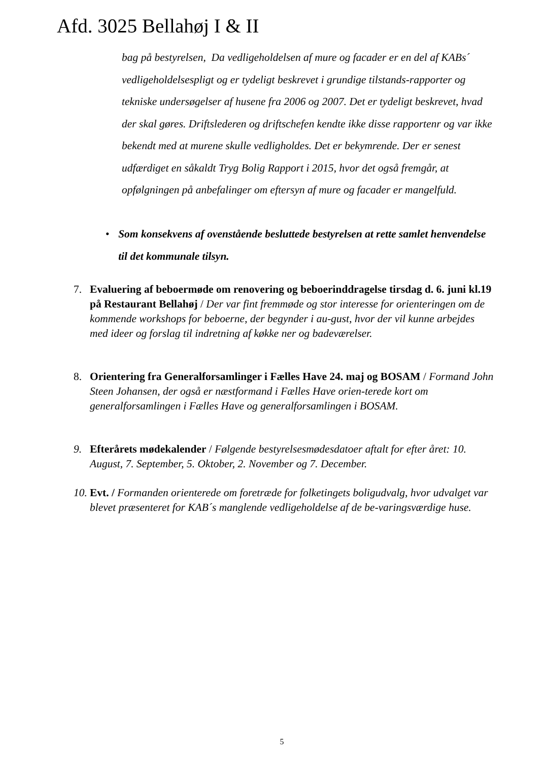Afd. 3025 Bellahøj I & II
bag på bestyrelsen, Da vedligeholdelsen af mure og facader er en del af KABs´ vedligeholdelsespligt og er tydeligt beskrevet i grundige tilstands-rapporter og tekniske undersøgelser af husene fra 2006 og 2007. Det er tydeligt beskrevet, hvad der skal gøres. Driftslederen og driftschefen kendte ikke disse rapportenr og var ikke bekendt med at murene skulle vedligholdes. Det er bekymrende. Der er senest udfærdiget en såkaldt Tryg Bolig Rapport i 2015, hvor det også fremgår, at opfølgningen på anbefalinger om eftersyn af mure og facader er mangelfuld.
• Som konsekvens af ovenstående besluttede bestyrelsen at rette samlet henvendelse til det kommunale tilsyn.
7. Evaluering af beboermøde om renovering og beboerinddragelse tirsdag d. 6. juni kl.19 på Restaurant Bellahøj / Der var fint fremmøde og stor interesse for orienteringen om de kommende workshops for beboerne, der begynder i au-gust, hvor der vil kunne arbejdes med ideer og forslag til indretning af køkke ner og badeværelser.
8. Orientering fra Generalforsamlinger i Fælles Have 24. maj og BOSAM / Formand John Steen Johansen, der også er næstformand i Fælles Have orien-terede kort om generalforsamlingen i Fælles Have og generalforsamlingen i BOSAM.
9. Efterårets mødekalender / Følgende bestyrelsesmødesdatoer aftalt for efter året: 10. August, 7. September, 5. Oktober, 2. November og 7. December.
10.
Evt. / Formanden orienterede om foretræde for folketingets boligudvalg, hvor udvalget var blevet præsenteret for KAB´s manglende vedligeholdelse af de be-varingsværdige huse.
5